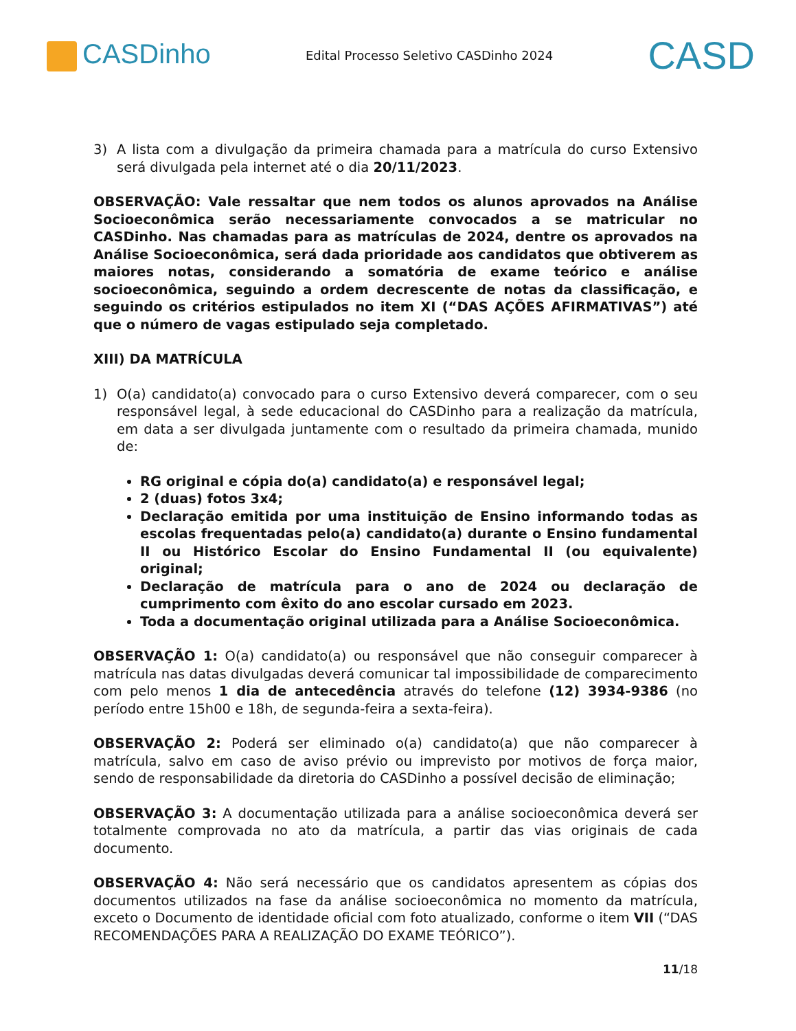CASDinho
Edital Processo Seletivo CASDinho 2024
CASD
3) A lista com a divulgação da primeira chamada para a matrícula do curso Extensivo será divulgada pela internet até o dia 20/11/2023.
OBSERVAÇÃO: Vale ressaltar que nem todos os alunos aprovados na Análise Socioeconômica serão necessariamente convocados a se matricular no CASDinho. Nas chamadas para as matrículas de 2024, dentre os aprovados na Análise Socioeconômica, será dada prioridade aos candidatos que obtiverem as maiores notas, considerando a somatória de exame teórico e análise socioeconômica, seguindo a ordem decrescente de notas da classificação, e seguindo os critérios estipulados no item XI (“DAS AÇÕES AFIRMATIVAS”) até que o número de vagas estipulado seja completado.
XIII) DA MATRÍCULA
1) O(a) candidato(a) convocado para o curso Extensivo deverá comparecer, com o seu responsável legal, à sede educacional do CASDinho para a realização da matrícula, em data a ser divulgada juntamente com o resultado da primeira chamada, munido de:
RG original e cópia do(a) candidato(a) e responsável legal;
2 (duas) fotos 3x4;
Declaração emitida por uma instituição de Ensino informando todas as escolas frequentadas pelo(a) candidato(a) durante o Ensino fundamental II ou Histórico Escolar do Ensino Fundamental II (ou equivalente) original;
Declaração de matrícula para o ano de 2024 ou declaração de cumprimento com êxito do ano escolar cursado em 2023.
Toda a documentação original utilizada para a Análise Socioeconômica.
OBSERVAÇÃO 1: O(a) candidato(a) ou responsável que não conseguir comparecer à matrícula nas datas divulgadas deverá comunicar tal impossibilidade de comparecimento com pelo menos 1 dia de antecedência através do telefone (12) 3934-9386 (no período entre 15h00 e 18h, de segunda-feira a sexta-feira).
OBSERVAÇÃO 2: Poderá ser eliminado o(a) candidato(a) que não comparecer à matrícula, salvo em caso de aviso prévio ou imprevisto por motivos de força maior, sendo de responsabilidade da diretoria do CASDinho a possível decisão de eliminação;
OBSERVAÇÃO 3: A documentação utilizada para a análise socioeconômica deverá ser totalmente comprovada no ato da matrícula, a partir das vias originais de cada documento.
OBSERVAÇÃO 4: Não será necessário que os candidatos apresentem as cópias dos documentos utilizados na fase da análise socioeconômica no momento da matrícula, exceto o Documento de identidade oficial com foto atualizado, conforme o item VII (“DAS RECOMENDAÇÕES PARA A REALIZAÇÃO DO EXAME TEÓRICO”).
11/18